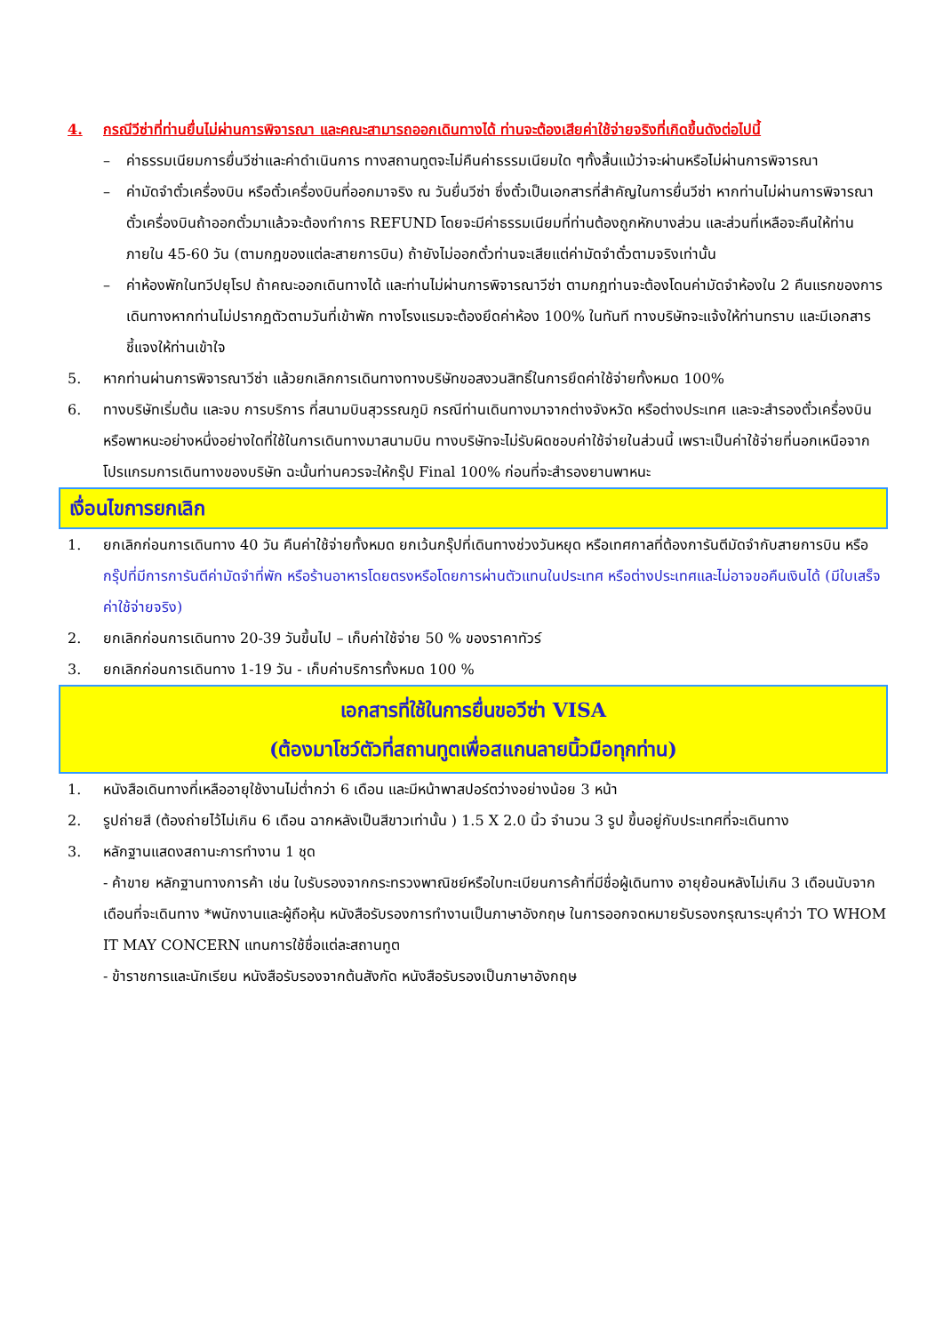4. กรณีวีซ่าที่ท่านยื่นไม่ผ่านการพิจารณา และคณะสามารถออกเดินทางได้ ท่านจะต้องเสียค่าใช้จ่ายจริงที่เกิดขึ้นดังต่อไปนี้
– ค่าธรรมเนียมการยื่นวีซ่าและค่าดำเนินการ ทางสถานทูตจะไม่คืนค่าธรรมเนียมใด ๆทั้งสิ้นแม้ว่าจะผ่านหรือไม่ผ่านการพิจารณา
– ค่ามัดจำตั๋วเครื่องบิน หรือตั๋วเครื่องบินที่ออกมาจริง ณ วันยื่นวีซ่า ซึ่งตั๋วเป็นเอกสารที่สำคัญในการยื่นวีซ่า หากท่านไม่ผ่านการพิจารณา ตั๋วเครื่องบินถ้าออกตั๋วมาแล้วจะต้องทำการ REFUND โดยจะมีค่าธรรมเนียมที่ท่านต้องถูกหักบางส่วน และส่วนที่เหลือจะคืนให้ท่านภายใน 45-60 วัน (ตามกฎของแต่ละสายการบิน) ถ้ายังไม่ออกตั๋วท่านจะเสียแต่ค่ามัดจำตั๋วตามจริงเท่านั้น
– ค่าห้องพักในทวีปยุโรป ถ้าคณะออกเดินทางได้ และท่านไม่ผ่านการพิจารณาวีซ่า ตามกฎท่านจะต้องโดนค่ามัดจำห้องใน 2 คืนแรกของการเดินทางหากท่านไม่ปรากฏตัวตามวันที่เข้าพัก ทางโรงแรมจะต้องยึดค่าห้อง 100% ในทันที ทางบริษัทจะแจ้งให้ท่านทราบ และมีเอกสารชี้แจงให้ท่านเข้าใจ
5. หากท่านผ่านการพิจารณาวีซ่า แล้วยกเลิกการเดินทางทางบริษัทขอสงวนสิทธิ์ในการยึดค่าใช้จ่ายทั้งหมด 100%
6. ทางบริษัทเริ่มต้น และจบ การบริการ ที่สนามบินสุวรรณภูมิ กรณีท่านเดินทางมาจากต่างจังหวัด หรือต่างประเทศ และจะสำรองตั๋วเครื่องบิน หรือพาหนะอย่างหนึ่งอย่างใดที่ใช้ในการเดินทางมาสนามบิน ทางบริษัทจะไม่รับผิดชอบค่าใช้จ่ายในส่วนนี้ เพราะเป็นค่าใช้จ่ายที่นอกเหนือจากโปรแกรมการเดินทางของบริษัท ฉะนั้นท่านควรจะให้กรุ๊ป Final 100% ก่อนที่จะสำรองยานพาหนะ
เงื่อนไขการยกเลิก
1. ยกเลิกก่อนการเดินทาง 40 วัน คืนค่าใช้จ่ายทั้งหมด ยกเว้นกรุ๊ปที่เดินทางช่วงวันหยุด หรือเทศกาลที่ต้องการันตีมัดจำกับสายการบิน หรือ กรุ๊ปที่มีการการันตีค่ามัดจำที่พัก หรือร้านอาหารโดยตรงหรือโดยการผ่านตัวแทนในประเทศ หรือต่างประเทศและไม่อาจขอคืนเงินได้ (มีใบเสร็จค่าใช้จ่ายจริง)
2. ยกเลิกก่อนการเดินทาง 20-39 วันขึ้นไป – เก็บค่าใช้จ่าย 50 % ของราคาทัวร์
3. ยกเลิกก่อนการเดินทาง 1-19 วัน - เก็บค่าบริการทั้งหมด 100 %
เอกสารที่ใช้ในการยื่นขอวีซ่า VISA
(ต้องมาโชว์ตัวที่สถานทูตเพื่อสแกนลายนิ้วมือทุกท่าน)
1. หนังสือเดินทางที่เหลืออายุใช้งานไม่ต่ำกว่า 6 เดือน และมีหน้าพาสปอร์ตว่างอย่างน้อย 3 หน้า
2. รูปถ่ายสี (ต้องถ่ายไว้ไม่เกิน 6 เดือน ฉากหลังเป็นสีขาวเท่านั้น ) 1.5 X 2.0 นิ้ว จำนวน 3 รูป ขึ้นอยู่กับประเทศที่จะเดินทาง
3. หลักฐานแสดงสถานะการทำงาน 1 ชุด
- ค้าขาย หลักฐานทางการค้า เช่น ใบรับรองจากกระทรวงพาณิชย์หรือใบทะเบียนการค้าที่มีชื่อผู้เดินทาง อายุย้อนหลังไม่เกิน 3 เดือนนับจากเดือนที่จะเดินทาง *พนักงานและผู้ถือหุ้น หนังสือรับรองการทำงานเป็นภาษาอังกฤษ ในการออกจดหมายรับรองกรุณาระบุคำว่า TO WHOM IT MAY CONCERN แทนการใช้ชื่อแต่ละสถานทูต
- ข้าราชการและนักเรียน หนังสือรับรองจากต้นสังกัด หนังสือรับรองเป็นภาษาอังกฤษ